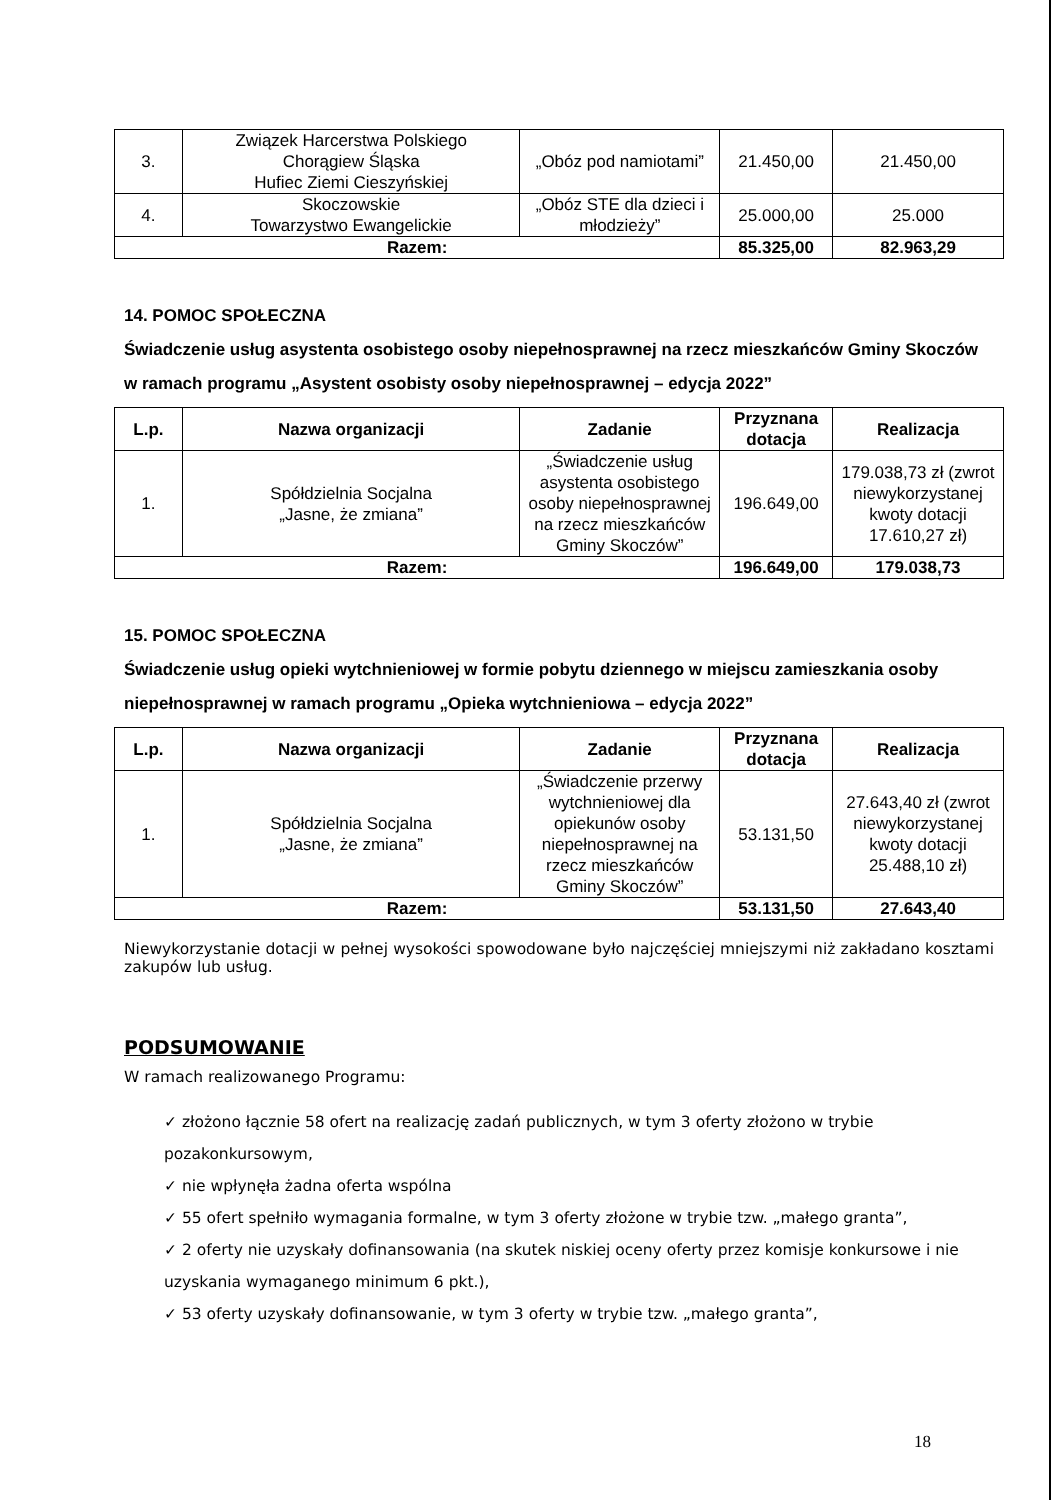| 3. | Związek Harcerstwa Polskiego Chorągiew Śląska Hufiec Ziemi Cieszyńskiej | „Obóz pod namiotami” | 21.450,00 | 21.450,00 |
| 4. | Skoczowskie Towarzystwo Ewangelickie | „Obóz STE dla dzieci i młodzieży” | 25.000,00 | 25.000 |
| Razem: | | | 85.325,00 | 82.963,29 |
14. POMOC SPOŁECZNA
Świadczenie usług asystenta osobistego osoby niepełnosprawnej na rzecz mieszkańców Gminy Skoczów w ramach programu „Asystent osobisty osoby niepełnosprawnej – edycja 2022”
| L.p. | Nazwa organizacji | Zadanie | Przyznana dotacja | Realizacja |
| --- | --- | --- | --- | --- |
| 1. | Spółdzielnia Socjalna „Jasne, że zmiana” | „Świadczenie usług asystenta osobistego osoby niepełnosprawnej na rzecz mieszkańców Gminy Skoczów” | 196.649,00 | 179.038,73 zł (zwrot niewykorzystanej kwoty dotacji 17.610,27 zł) |
| Razem: | | | 196.649,00 | 179.038,73 |
15. POMOC SPOŁECZNA
Świadczenie usług opieki wytchnieniowej w formie pobytu dziennego w miejscu zamieszkania osoby niepełnosprawnej w ramach programu „Opieka wytchnieniowa – edycja 2022”
| L.p. | Nazwa organizacji | Zadanie | Przyznana dotacja | Realizacja |
| --- | --- | --- | --- | --- |
| 1. | Spółdzielnia Socjalna „Jasne, że zmiana” | „Świadczenie przerwy wytchnieniowej dla opiekunów osoby niepełnosprawnej na rzecz mieszkańców Gminy Skoczów” | 53.131,50 | 27.643,40 zł (zwrot niewykorzystanej kwoty dotacji 25.488,10 zł) |
| Razem: | | | 53.131,50 | 27.643,40 |
Niewykorzystanie dotacji w pełnej wysokości spowodowane było najczęściej mniejszymi niż zakładano kosztami zakupów lub usług.
PODSUMOWANIE
W ramach realizowanego Programu:
✓ złożono łącznie 58 ofert na realizację zadań publicznych, w tym 3 oferty złożono w trybie pozakonkursowym,
✓ nie wpłynęła żadna oferta wspólna
✓ 55 ofert spełniło wymagania formalne, w tym 3 oferty złożone w trybie tzw. „małego granta”,
✓ 2 oferty nie uzyskały dofinansowania (na skutek niskiej oceny oferty przez komisje konkursowe i nie uzyskania wymaganego minimum 6 pkt.),
✓ 53 oferty uzyskały dofinansowanie, w tym 3 oferty w trybie tzw. „małego granta”,
18